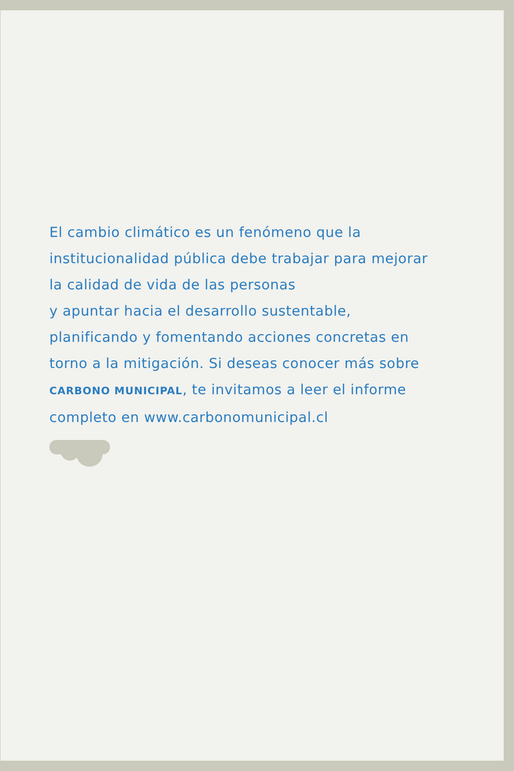El cambio climático es un fenómeno que la institucionalidad pública debe trabajar para mejorar la calidad de vida de las personas
y apuntar hacia el desarrollo sustentable, planificando y fomentando acciones concretas en torno a la mitigación. Si deseas conocer más sobre CARBONO MUNICIPAL, te invitamos a leer el informe completo en www.carbonomunicipal.cl